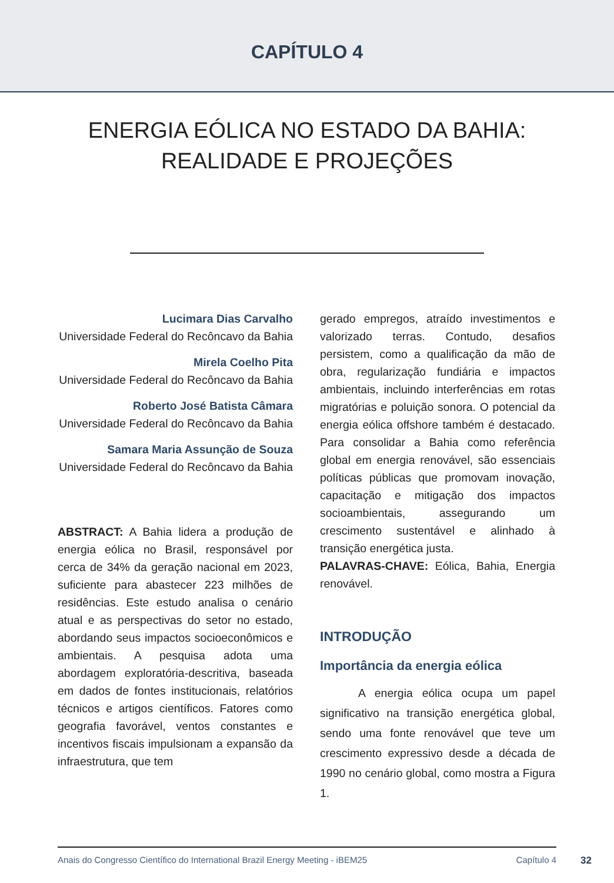CAPÍTULO 4
ENERGIA EÓLICA NO ESTADO DA BAHIA:
REALIDADE E PROJEÇÕES
Lucimara Dias Carvalho
Universidade Federal do Recôncavo da Bahia
Mirela Coelho Pita
Universidade Federal do Recôncavo da Bahia
Roberto José Batista Câmara
Universidade Federal do Recôncavo da Bahia
Samara Maria Assunção de Souza
Universidade Federal do Recôncavo da Bahia
ABSTRACT: A Bahia lidera a produção de energia eólica no Brasil, responsável por cerca de 34% da geração nacional em 2023, suficiente para abastecer 223 milhões de residências. Este estudo analisa o cenário atual e as perspectivas do setor no estado, abordando seus impactos socioeconômicos e ambientais. A pesquisa adota uma abordagem exploratória-descritiva, baseada em dados de fontes institucionais, relatórios técnicos e artigos científicos. Fatores como geografia favorável, ventos constantes e incentivos fiscais impulsionam a expansão da infraestrutura, que tem
gerado empregos, atraído investimentos e valorizado terras. Contudo, desafios persistem, como a qualificação da mão de obra, regularização fundiária e impactos ambientais, incluindo interferências em rotas migratórias e poluição sonora. O potencial da energia eólica offshore também é destacado. Para consolidar a Bahia como referência global em energia renovável, são essenciais políticas públicas que promovam inovação, capacitação e mitigação dos impactos socioambientais, assegurando um crescimento sustentável e alinhado à transição energética justa.
PALAVRAS-CHAVE: Eólica, Bahia, Energia renovável.
INTRODUÇÃO
Importância da energia eólica
A energia eólica ocupa um papel significativo na transição energética global, sendo uma fonte renovável que teve um crescimento expressivo desde a década de 1990 no cenário global, como mostra a Figura 1.
Anais do Congresso Científico do International Brazil Energy Meeting - iBEM25 Capítulo 4
32